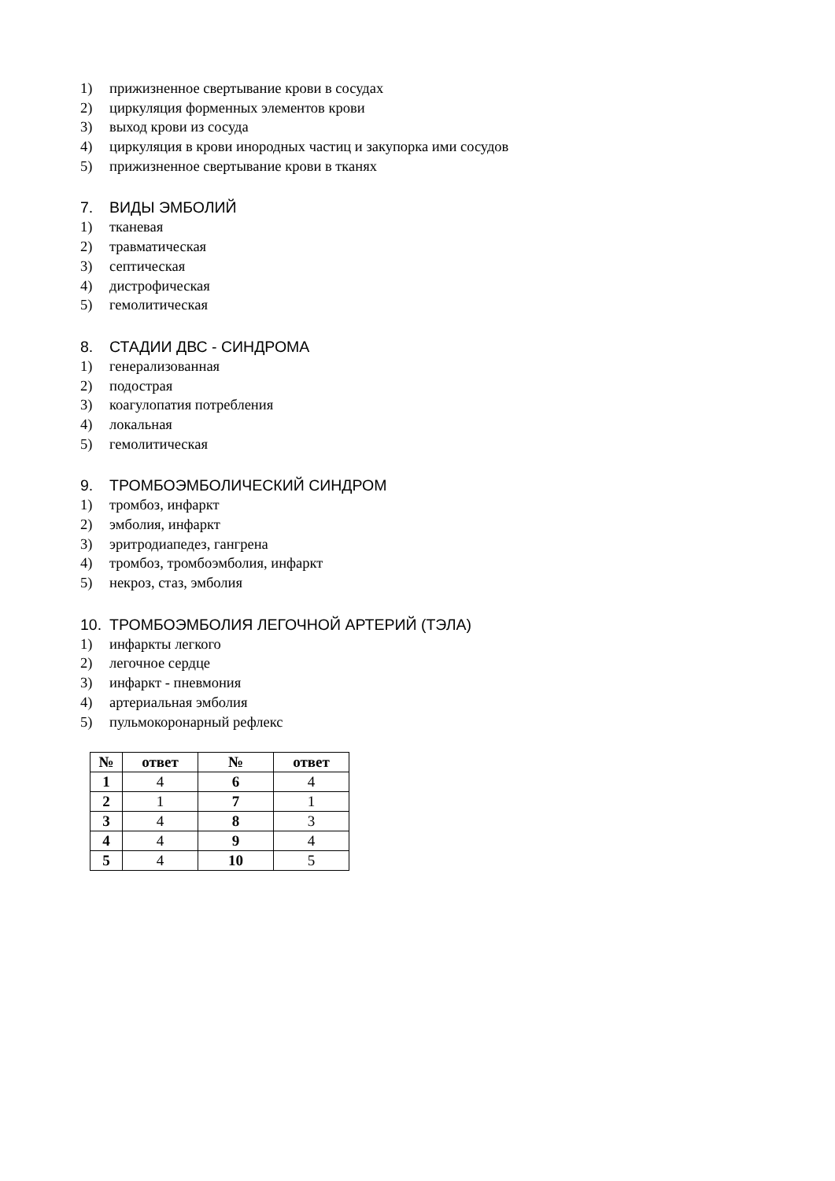1) прижизненное свертывание крови в сосудах
2) циркуляция форменных элементов крови
3) выход крови из сосуда
4) циркуляция в крови инородных частиц и закупорка ими сосудов
5) прижизненное свертывание крови в тканях
7. ВИДЫ ЭМБОЛИЙ
1) тканевая
2) травматическая
3) септическая
4) дистрофическая
5) гемолитическая
8. СТАДИИ ДВС - СИНДРОМА
1) генерализованная
2) подострая
3) коагулопатия потребления
4) локальная
5) гемолитическая
9. ТРОМБОЭМБОЛИЧЕСКИЙ СИНДРОМ
1) тромбоз, инфаркт
2) эмболия, инфаркт
3) эритродиапедез, гангрена
4) тромбоз, тромбоэмболия, инфаркт
5) некроз, стаз, эмболия
10. ТРОМБОЭМБОЛИЯ ЛЕГОЧНОЙ АРТЕРИЙ (ТЭЛА)
1) инфаркты легкого
2) легочное сердце
3) инфаркт - пневмония
4) артериальная эмболия
5) пульмокоронарный рефлекс
| № | ответ | № | ответ |
| --- | --- | --- | --- |
| 1 | 4 | 6 | 4 |
| 2 | 1 | 7 | 1 |
| 3 | 4 | 8 | 3 |
| 4 | 4 | 9 | 4 |
| 5 | 4 | 10 | 5 |